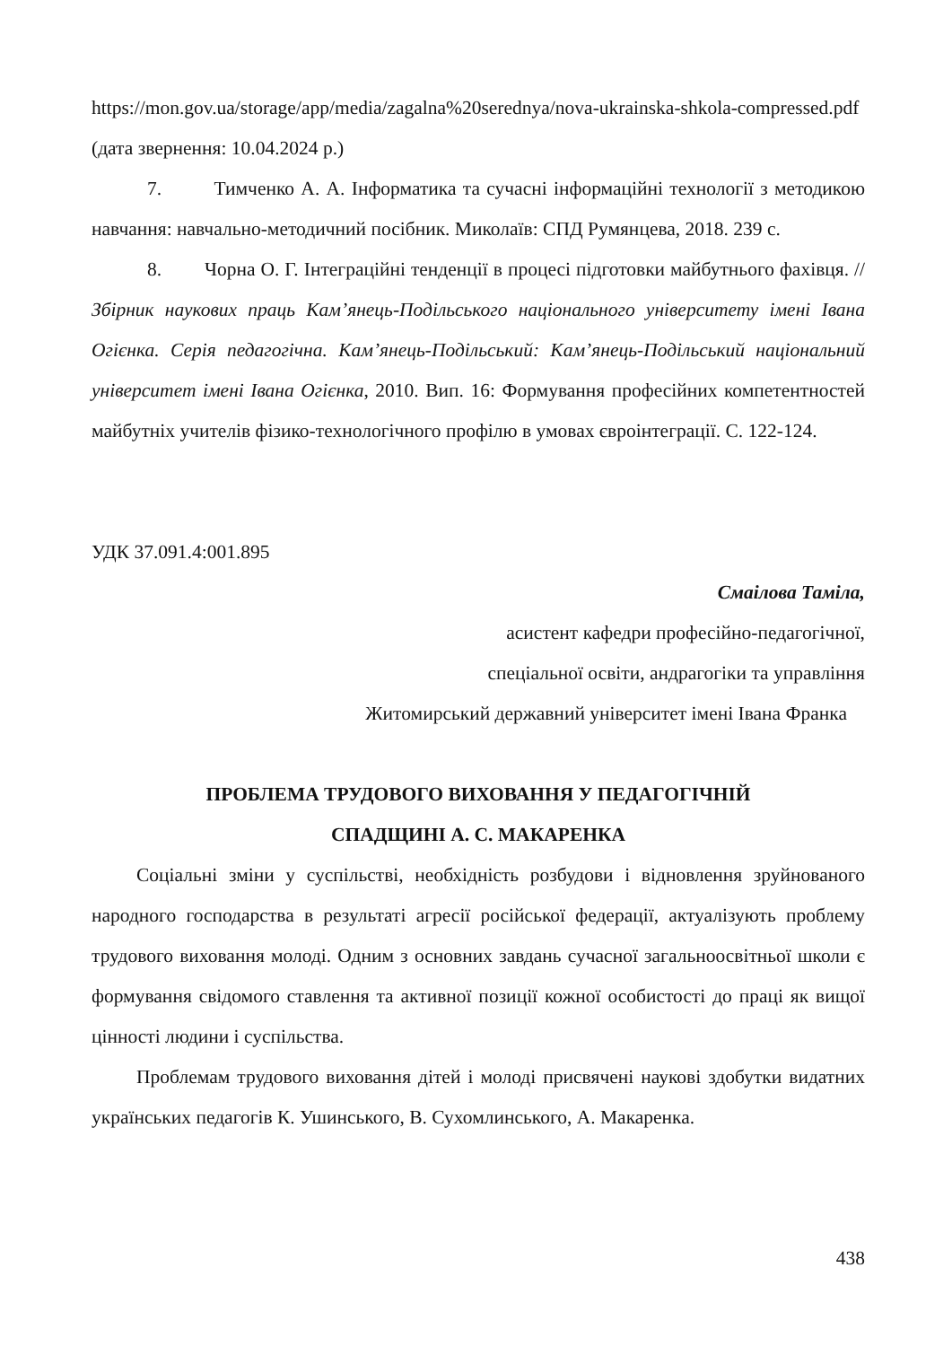https://mon.gov.ua/storage/app/media/zagalna%20serednya/nova-ukrainska-shkola-compressed.pdf (дата звернення: 10.04.2024 р.)
7. Тимченко А. А. Інформатика та сучасні інформаційні технології з методикою навчання: навчально-методичний посібник. Миколаїв: СПД Румянцева, 2018. 239 с.
8. Чорна О. Г. Інтеграційні тенденції в процесі підготовки майбутнього фахівця. // Збірник наукових праць Кам’янець-Подільського національного університету імені Івана Огієнка. Серія педагогічна. Кам’янець-Подільський: Кам’янець-Подільський національний університет імені Івана Огієнка, 2010. Вип. 16: Формування професійних компетентностей майбутніх учителів фізико-технологічного профілю в умовах євроінтеграції. С. 122-124.
УДК 37.091.4:001.895
Смаілова Таміла,
асистент кафедри професійно-педагогічної,
спеціальної освіти, андрагогіки та управління
Житомирський державний університет імені Івана Франка
ПРОБЛЕМА ТРУДОВОГО ВИХОВАННЯ У ПЕДАГОГІЧНІЙ
СПАДЩИНІ А. С. МАКАРЕНКА
Соціальні зміни у суспільстві, необхідність розбудови і відновлення зруйнованого народного господарства в результаті агресії російської федерації, актуалізують проблему трудового виховання молоді. Одним з основних завдань сучасної загальноосвітньої школи є формування свідомого ставлення та активної позиції кожної особистості до праці як вищої цінності людини і суспільства.
Проблемам трудового виховання дітей і молоді присвячені наукові здобутки видатних українських педагогів К. Ушинського, В. Сухомлинського, А. Макаренка.
438